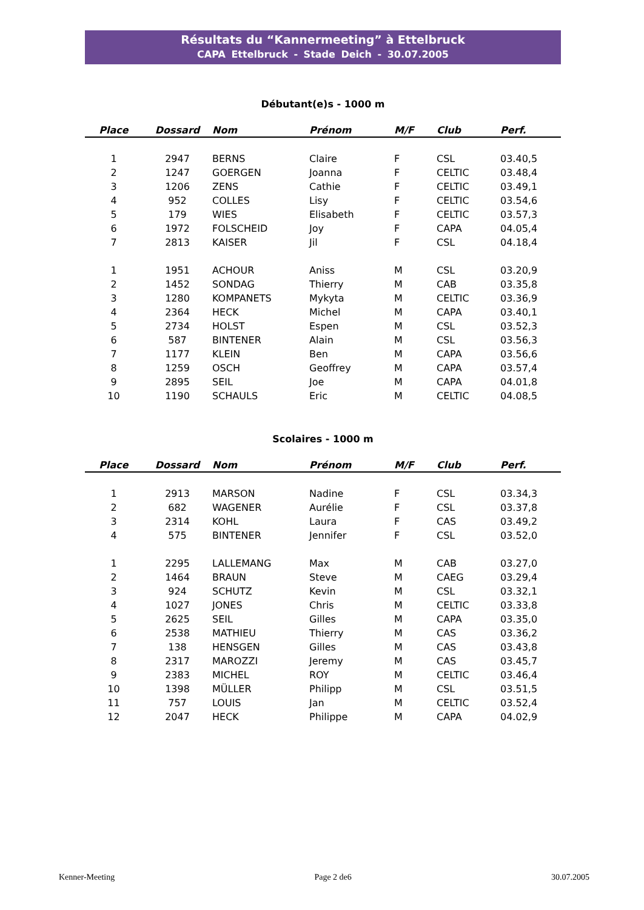Résultats du “Kannermeeting” à Ettelbruck
CAPA Ettelbruck - Stade Deich - 30.07.2005
Débutant(e)s - 1000 m
| Place | Dossard | Nom | Prénom | M/F | Club | Perf. |
| --- | --- | --- | --- | --- | --- | --- |
| 1 | 2947 | BERNS | Claire | F | CSL | 03.40,5 |
| 2 | 1247 | GOERGEN | Joanna | F | CELTIC | 03.48,4 |
| 3 | 1206 | ZENS | Cathie | F | CELTIC | 03.49,1 |
| 4 | 952 | COLLES | Lisy | F | CELTIC | 03.54,6 |
| 5 | 179 | WIES | Elisabeth | F | CELTIC | 03.57,3 |
| 6 | 1972 | FOLSCHEID | Joy | F | CAPA | 04.05,4 |
| 7 | 2813 | KAISER | Jil | F | CSL | 04.18,4 |
| 1 | 1951 | ACHOUR | Aniss | M | CSL | 03.20,9 |
| 2 | 1452 | SONDAG | Thierry | M | CAB | 03.35,8 |
| 3 | 1280 | KOMPANETS | Mykyta | M | CELTIC | 03.36,9 |
| 4 | 2364 | HECK | Michel | M | CAPA | 03.40,1 |
| 5 | 2734 | HOLST | Espen | M | CSL | 03.52,3 |
| 6 | 587 | BINTENER | Alain | M | CSL | 03.56,3 |
| 7 | 1177 | KLEIN | Ben | M | CAPA | 03.56,6 |
| 8 | 1259 | OSCH | Geoffrey | M | CAPA | 03.57,4 |
| 9 | 2895 | SEIL | Joe | M | CAPA | 04.01,8 |
| 10 | 1190 | SCHAULS | Eric | M | CELTIC | 04.08,5 |
Scolaires - 1000 m
| Place | Dossard | Nom | Prénom | M/F | Club | Perf. |
| --- | --- | --- | --- | --- | --- | --- |
| 1 | 2913 | MARSON | Nadine | F | CSL | 03.34,3 |
| 2 | 682 | WAGENER | Aurélie | F | CSL | 03.37,8 |
| 3 | 2314 | KOHL | Laura | F | CAS | 03.49,2 |
| 4 | 575 | BINTENER | Jennifer | F | CSL | 03.52,0 |
| 1 | 2295 | LALLEMANG | Max | M | CAB | 03.27,0 |
| 2 | 1464 | BRAUN | Steve | M | CAEG | 03.29,4 |
| 3 | 924 | SCHUTZ | Kevin | M | CSL | 03.32,1 |
| 4 | 1027 | JONES | Chris | M | CELTIC | 03.33,8 |
| 5 | 2625 | SEIL | Gilles | M | CAPA | 03.35,0 |
| 6 | 2538 | MATHIEU | Thierry | M | CAS | 03.36,2 |
| 7 | 138 | HENSGEN | Gilles | M | CAS | 03.43,8 |
| 8 | 2317 | MAROZZI | Jeremy | M | CAS | 03.45,7 |
| 9 | 2383 | MICHEL | ROY | M | CELTIC | 03.46,4 |
| 10 | 1398 | MÜLLER | Philipp | M | CSL | 03.51,5 |
| 11 | 757 | LOUIS | Jan | M | CELTIC | 03.52,4 |
| 12 | 2047 | HECK | Philippe | M | CAPA | 04.02,9 |
Kenner-Meeting Page 2 de6 30.07.2005